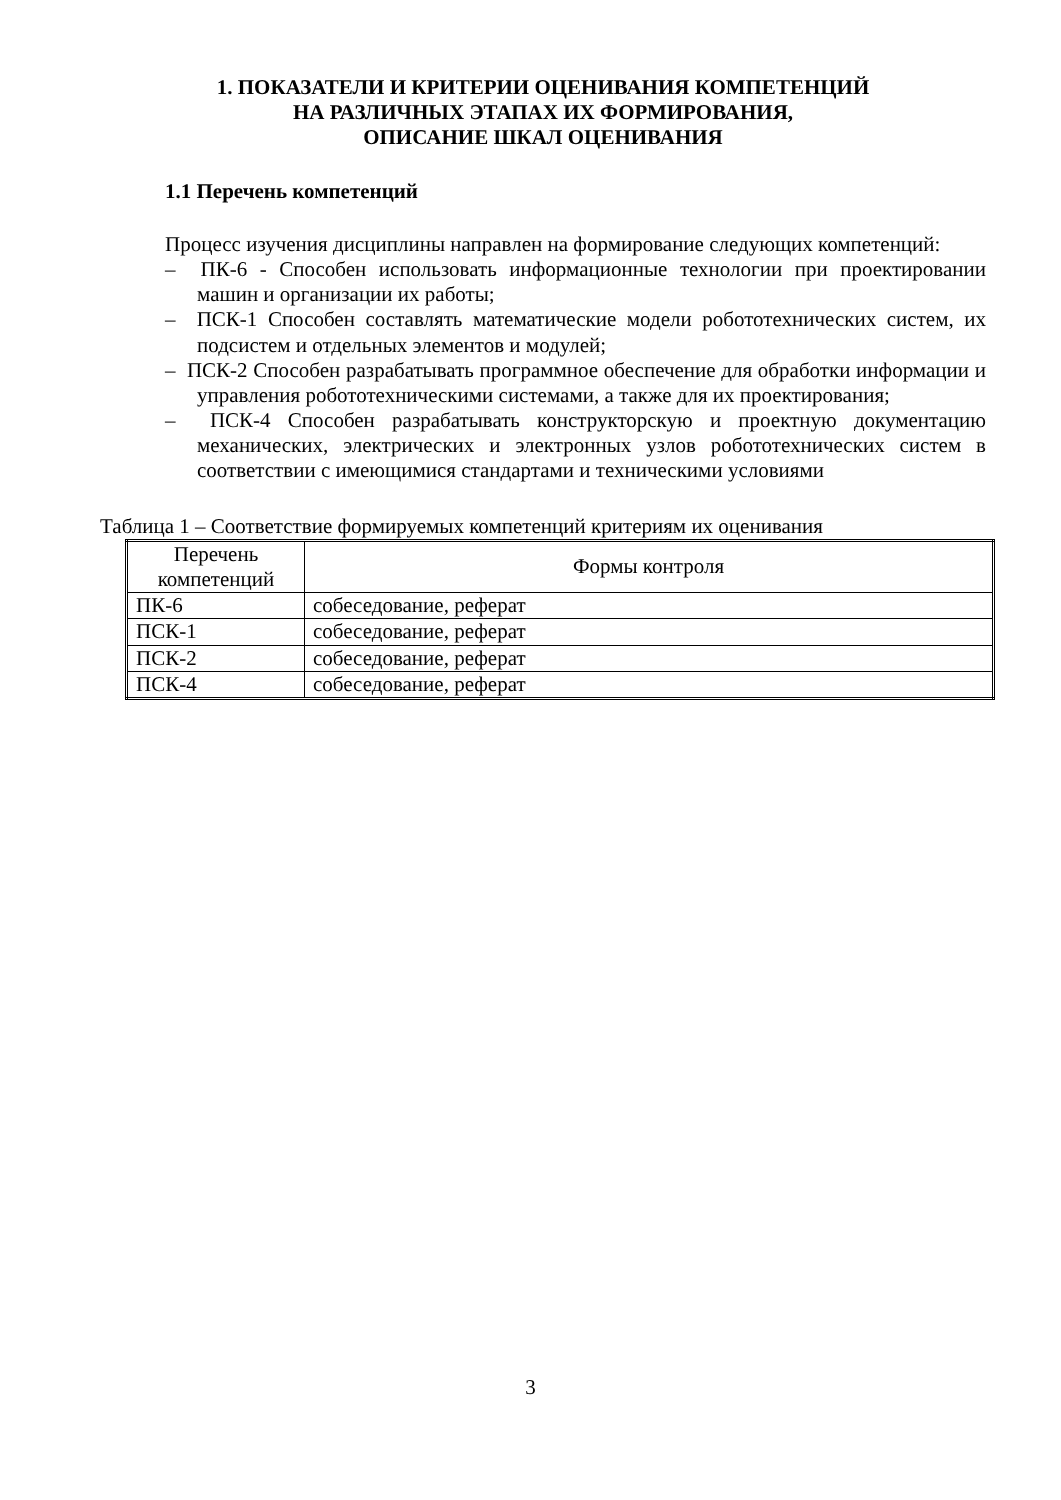1. ПОКАЗАТЕЛИ И КРИТЕРИИ ОЦЕНИВАНИЯ КОМПЕТЕНЦИЙ
НА РАЗЛИЧНЫХ ЭТАПАХ ИХ ФОРМИРОВАНИЯ,
ОПИСАНИЕ ШКАЛ ОЦЕНИВАНИЯ
1.1 Перечень компетенций
Процесс изучения дисциплины направлен на формирование следующих компетенций:
– ПК-6 - Способен использовать информационные технологии при проектировании машин и организации их работы;
– ПСК-1 Способен составлять математические модели робототехнических систем, их подсистем и отдельных элементов и модулей;
– ПСК-2 Способен разрабатывать программное обеспечение для обработки информации и управления робототехническими системами, а также для их проектирования;
– ПСК-4 Способен разрабатывать конструкторскую и проектную документацию механических, электрических и электронных узлов робототехнических систем в соответствии с имеющимися стандартами и техническими условиями
Таблица 1 – Соответствие формируемых компетенций критериям их оценивания
| Перечень компетенций | Формы контроля |
| --- | --- |
| ПК-6 | собеседование, реферат |
| ПСК-1 | собеседование, реферат |
| ПСК-2 | собеседование, реферат |
| ПСК-4 | собеседование, реферат |
3